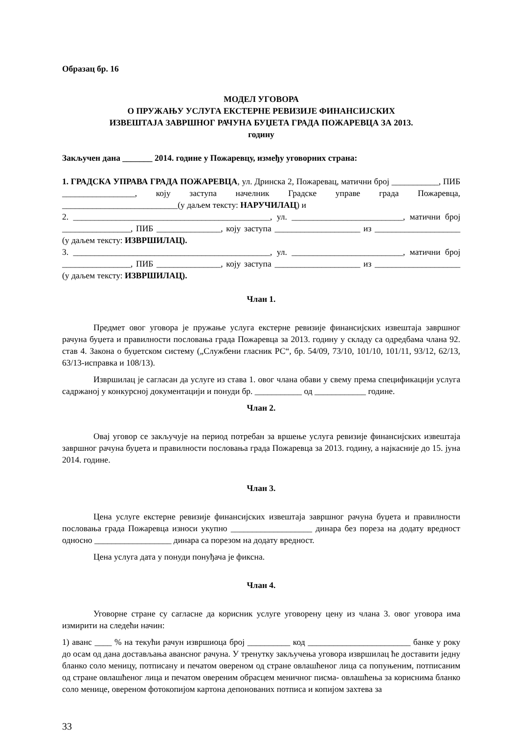Образац бр. 16
МОДЕЛ УГОВОРА
О ПРУЖАЊУ УСЛУГА ЕКСТЕРНЕ РЕВИЗИЈЕ ФИНАНСИЈСКИХ
ИЗВЕШТАЈА ЗАВРШНОГ РАЧУНА БУЏЕТА ГРАДА ПОЖАРЕВЦА ЗА 2013.
годину
Закључен дана _______ 2014. године у Пожаревцу, између уговорних страна:
1. ГРАДСКА УПРАВА ГРАДА ПОЖАРЕВЦА, ул. Дринска 2, Пожаревац, матични број ___________, ПИБ _________________, коју заступа начелник Градске управе града Пожаревца, ___________________________(у даљем тексту: НАРУЧИЛАЦ) и
2. ______________________________________________, ул. __________________________, матични број ________________, ПИБ _______________, коју заступа ____________________ из ____________________ (у даљем тексту: ИЗВРШИЛАЦ).
3. ______________________________________________, ул. __________________________, матични број ________________, ПИБ _______________, коју заступа ____________________ из ____________________ (у даљем тексту: ИЗВРШИЛАЦ).
Члан 1.
Предмет овог уговора је пружање услуга екстерне ревизије финансијских извештаја завршног рачуна буџета и правилности пословања града Пожаревца за 2013. годину у складу са одредбама члана 92. став 4. Закона о буџетском систему („Службени гласник РС“, бр. 54/09, 73/10, 101/10, 101/11, 93/12, 62/13, 63/13-исправка и 108/13).
Извршилац је сагласан да услуге из става 1. овог члана обави у свему према спецификацији услуга садржаној у конкурсној документацији и понуди бр. ___________ од ____________ године.
Члан 2.
Овај уговор се закључује на период потребан за вршење услуга ревизије финансијских извештаја завршног рачуна буџета и правилности пословања града Пожаревца за 2013. годину, а најкасније до 15. јуна 2014. године.
Члан 3.
Цена услуге екстерне ревизије финансијских извештаја завршног рачуна буџета и правилности пословања града Пожаревца износи укупно ___________________ динара без пореза на додату вредност односно __________________ динара са порезом на додату вредност.
Цена услуга дата у понуди понуђача је фиксна.
Члан 4.
Уговорне стране су сагласне да корисник услуге уговорену цену из члана 3. овог уговора има измирити на следећи начин:
1) аванс ____ % на текући рачун извршиоца број __________ код ________________________ банке у року до осам од дана достављања авансног рачуна. У тренутку закључења уговора извршилац ће доставити једну бланко соло меницу, потписану и печатом овереном од стране овлашћеног лица са попуњеним, потписаним од стране овлашћеног лица и печатом овереним обрасцем меничног писма- овлашћења за кориснима бланко соло менице, овереном фотокопијом картона депонованих потписа и копијом захтева за
33